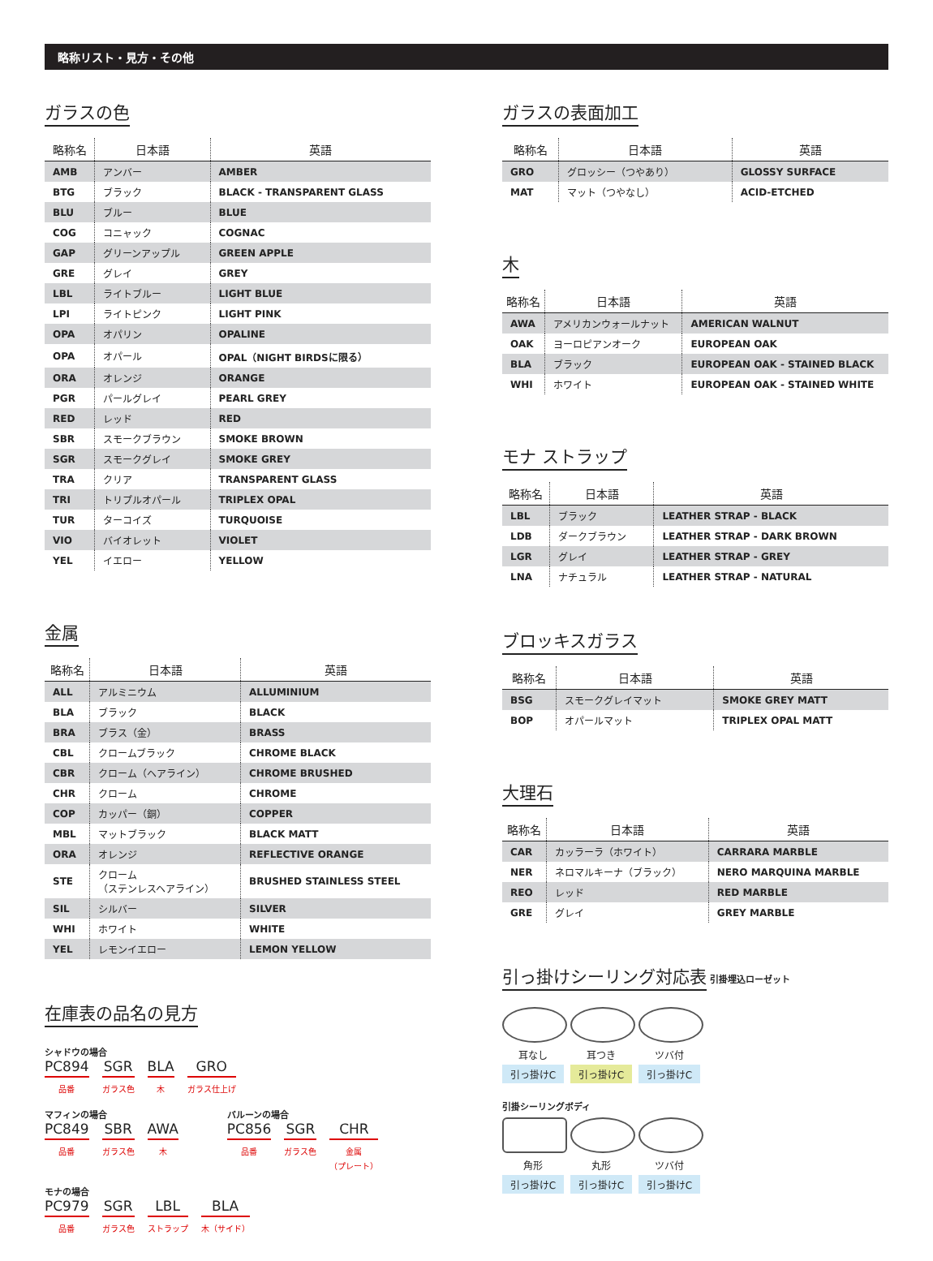略称リスト・見方・その他
ガラスの色
| 略称名 | 日本語 | 英語 |
| --- | --- | --- |
| AMB | アンバー | AMBER |
| BTG | ブラック | BLACK - TRANSPARENT GLASS |
| BLU | ブルー | BLUE |
| COG | コニャック | COGNAC |
| GAP | グリーンアップル | GREEN APPLE |
| GRE | グレイ | GREY |
| LBL | ライトブルー | LIGHT BLUE |
| LPI | ライトピンク | LIGHT PINK |
| OPA | オパリン | OPALINE |
| OPA | オパール | OPAL（NIGHT BIRDSに限る） |
| ORA | オレンジ | ORANGE |
| PGR | パールグレイ | PEARL GREY |
| RED | レッド | RED |
| SBR | スモークブラウン | SMOKE BROWN |
| SGR | スモークグレイ | SMOKE GREY |
| TRA | クリア | TRANSPARENT GLASS |
| TRI | トリプルオパール | TRIPLEX OPAL |
| TUR | ターコイズ | TURQUOISE |
| VIO | バイオレット | VIOLET |
| YEL | イエロー | YELLOW |
金属
| 略称名 | 日本語 | 英語 |
| --- | --- | --- |
| ALL | アルミニウム | ALLUMINIUM |
| BLA | ブラック | BLACK |
| BRA | ブラス（金） | BRASS |
| CBL | クロームブラック | CHROME BLACK |
| CBR | クローム（ヘアライン） | CHROME BRUSHED |
| CHR | クローム | CHROME |
| COP | カッパー（銅） | COPPER |
| MBL | マットブラック | BLACK MATT |
| ORA | オレンジ | REFLECTIVE ORANGE |
| STE | クローム （ステンレスヘアライン） | BRUSHED STAINLESS STEEL |
| SIL | シルバー | SILVER |
| WHI | ホワイト | WHITE |
| YEL | レモンイエロー | LEMON YELLOW |
在庫表の品名の見方
シャドウの場合
PC894
品番
SGR
ガラス色
BLA
木
GRO
ガラス仕上げ
マフィンの場合
PC849
品番
SBR
ガラス色
AWA
木
バルーンの場合
PC856
品番
SGR
ガラス色
CHR
金属
（プレート）
モナの場合
PC979
品番
SGR
ガラス色
LBL
ストラップ
BLA
木（サイド）
ガラスの表面加工
| 略称名 | 日本語 | 英語 |
| --- | --- | --- |
| GRO | グロッシー（つやあり） | GLOSSY SURFACE |
| MAT | マット（つやなし） | ACID-ETCHED |
木
| 略称名 | 日本語 | 英語 |
| --- | --- | --- |
| AWA | アメリカンウォールナット | AMERICAN WALNUT |
| OAK | ヨーロピアンオーク | EUROPEAN OAK |
| BLA | ブラック | EUROPEAN OAK - STAINED BLACK |
| WHI | ホワイト | EUROPEAN OAK - STAINED WHITE |
モナ ストラップ
| 略称名 | 日本語 | 英語 |
| --- | --- | --- |
| LBL | ブラック | LEATHER STRAP - BLACK |
| LDB | ダークブラウン | LEATHER STRAP - DARK BROWN |
| LGR | グレイ | LEATHER STRAP - GREY |
| LNA | ナチュラル | LEATHER STRAP - NATURAL |
ブロッキスガラス
| 略称名 | 日本語 | 英語 |
| --- | --- | --- |
| BSG | スモークグレイマット | SMOKE GREY MATT |
| BOP | オパールマット | TRIPLEX OPAL MATT |
大理石
| 略称名 | 日本語 | 英語 |
| --- | --- | --- |
| CAR | カッラーラ（ホワイト） | CARRARA MARBLE |
| NER | ネロマルキーナ（ブラック） | NERO MARQUINA MARBLE |
| REO | レッド | RED MARBLE |
| GRE | グレイ | GREY MARBLE |
引っ掛けシーリング対応表
引掛埋込ローゼット
耳なし
引っ掛けC
耳つき
引っ掛けC
ツバ付
引っ掛けC
引掛シーリングボディ
角形
引っ掛けC
丸形
引っ掛けC
ツバ付
引っ掛けC